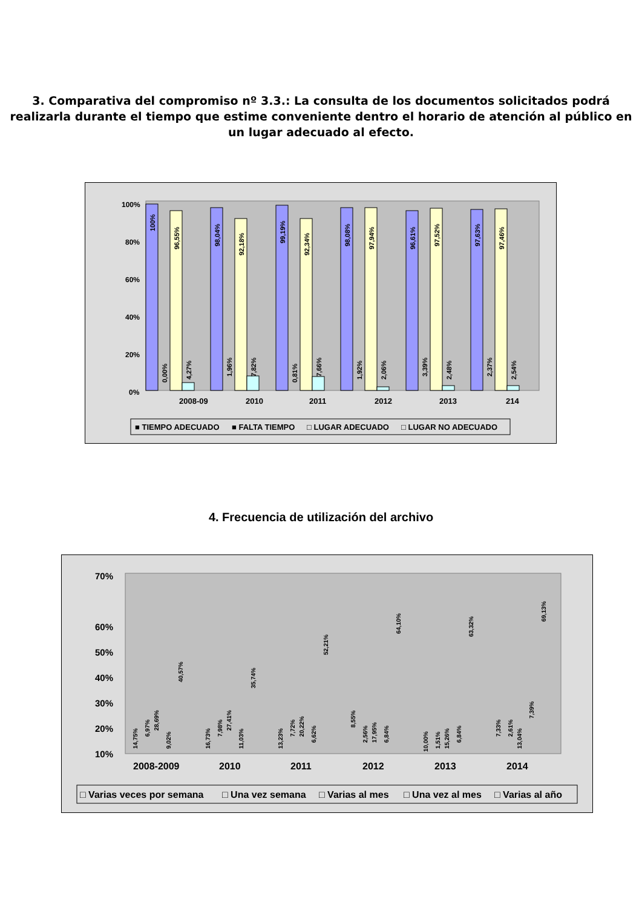3. Comparativa del compromiso nº 3.3.: La consulta de los documentos solicitados podrá realizarla durante el tiempo que estime conveniente dentro el horario de atención al público en un lugar adecuado al efecto.
100%
80%
60%
40%
20%
0%
2008-09
2010
2011
2012
2013
214
100%
96,55%
0,00%
4,27%
98,04%
92,18%
1,96%
7,82%
99,19%
92,34%
0,81%
7,66%
98,08%
97,94%
1,92%
2,06%
96,61%
97,52%
3,39%
2,48%
97,63%
97,46%
2,37%
2,54%
■ TIEMPO ADECUADO
■ FALTA TIEMPO
□ LUGAR ADECUADO
□ LUGAR NO ADECUADO
4. Frecuencia de utilización del archivo
70%
60%
50%
40%
30%
20%
10%
2008-2009
2010
2011
2012
2013
2014
14,75%
6,97%
28,69%
9,02%
40,57%
16,73%
7,98%
27,41%
11,03%
35,74%
13,23%
7,72%
20,22%
6,62%
52,21%
8,55%
2,56%
17,95%
6,84%
64,10%
10,00%
1,51%
15,26%
6,84%
63,32%
7,33%
2,61%
13,04%
7,39%
69,13%
□ Varias veces por semana
□ Una vez semana
□ Varias al mes
□ Una vez al mes
□ Varias al año